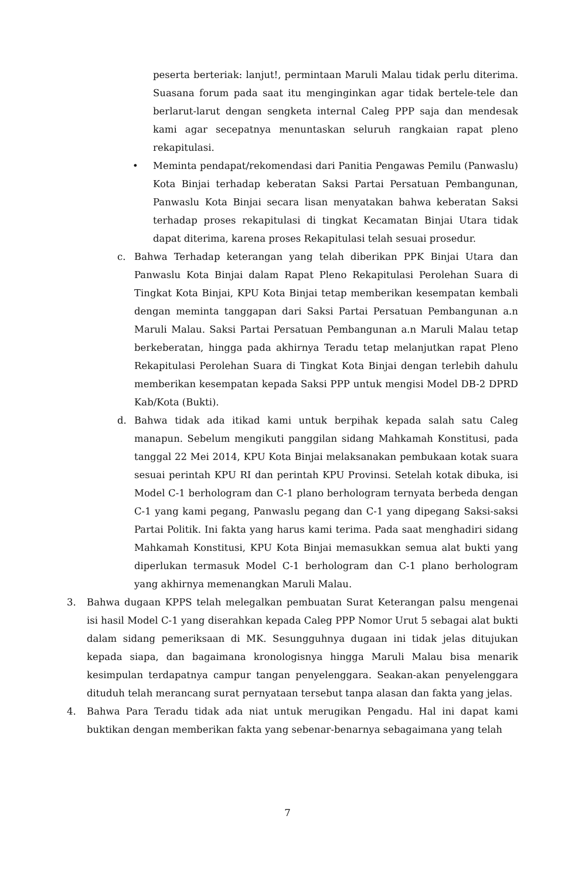peserta berteriak: lanjut!, permintaan Maruli Malau tidak perlu diterima. Suasana forum pada saat itu menginginkan agar tidak bertele-tele dan berlarut-larut dengan sengketa internal Caleg PPP saja dan mendesak kami agar secepatnya menuntaskan seluruh rangkaian rapat pleno rekapitulasi.
• Meminta pendapat/rekomendasi dari Panitia Pengawas Pemilu (Panwaslu) Kota Binjai terhadap keberatan Saksi Partai Persatuan Pembangunan, Panwaslu Kota Binjai secara lisan menyatakan bahwa keberatan Saksi terhadap proses rekapitulasi di tingkat Kecamatan Binjai Utara tidak dapat diterima, karena proses Rekapitulasi telah sesuai prosedur.
c. Bahwa Terhadap keterangan yang telah diberikan PPK Binjai Utara dan Panwaslu Kota Binjai dalam Rapat Pleno Rekapitulasi Perolehan Suara di Tingkat Kota Binjai, KPU Kota Binjai tetap memberikan kesempatan kembali dengan meminta tanggapan dari Saksi Partai Persatuan Pembangunan a.n Maruli Malau. Saksi Partai Persatuan Pembangunan a.n Maruli Malau tetap berkeberatan, hingga pada akhirnya Teradu tetap melanjutkan rapat Pleno Rekapitulasi Perolehan Suara di Tingkat Kota Binjai dengan terlebih dahulu memberikan kesempatan kepada Saksi PPP untuk mengisi Model DB-2 DPRD Kab/Kota (Bukti).
d. Bahwa tidak ada itikad kami untuk berpihak kepada salah satu Caleg manapun. Sebelum mengikuti panggilan sidang Mahkamah Konstitusi, pada tanggal 22 Mei 2014, KPU Kota Binjai melaksanakan pembukaan kotak suara sesuai perintah KPU RI dan perintah KPU Provinsi. Setelah kotak dibuka, isi Model C-1 berhologram dan C-1 plano berhologram ternyata berbeda dengan C-1 yang kami pegang, Panwaslu pegang dan C-1 yang dipegang Saksi-saksi Partai Politik. Ini fakta yang harus kami terima. Pada saat menghadiri sidang Mahkamah Konstitusi, KPU Kota Binjai memasukkan semua alat bukti yang diperlukan termasuk Model C-1 berhologram dan C-1 plano berhologram yang akhirnya memenangkan Maruli Malau.
3. Bahwa dugaan KPPS telah melegalkan pembuatan Surat Keterangan palsu mengenai isi hasil Model C-1 yang diserahkan kepada Caleg PPP Nomor Urut 5 sebagai alat bukti dalam sidang pemeriksaan di MK. Sesungguhnya dugaan ini tidak jelas ditujukan kepada siapa, dan bagaimana kronologisnya hingga Maruli Malau bisa menarik kesimpulan terdapatnya campur tangan penyelenggara. Seakan-akan penyelenggara dituduh telah merancang surat pernyataan tersebut tanpa alasan dan fakta yang jelas.
4. Bahwa Para Teradu tidak ada niat untuk merugikan Pengadu. Hal ini dapat kami buktikan dengan memberikan fakta yang sebenar-benarnya sebagaimana yang telah
7